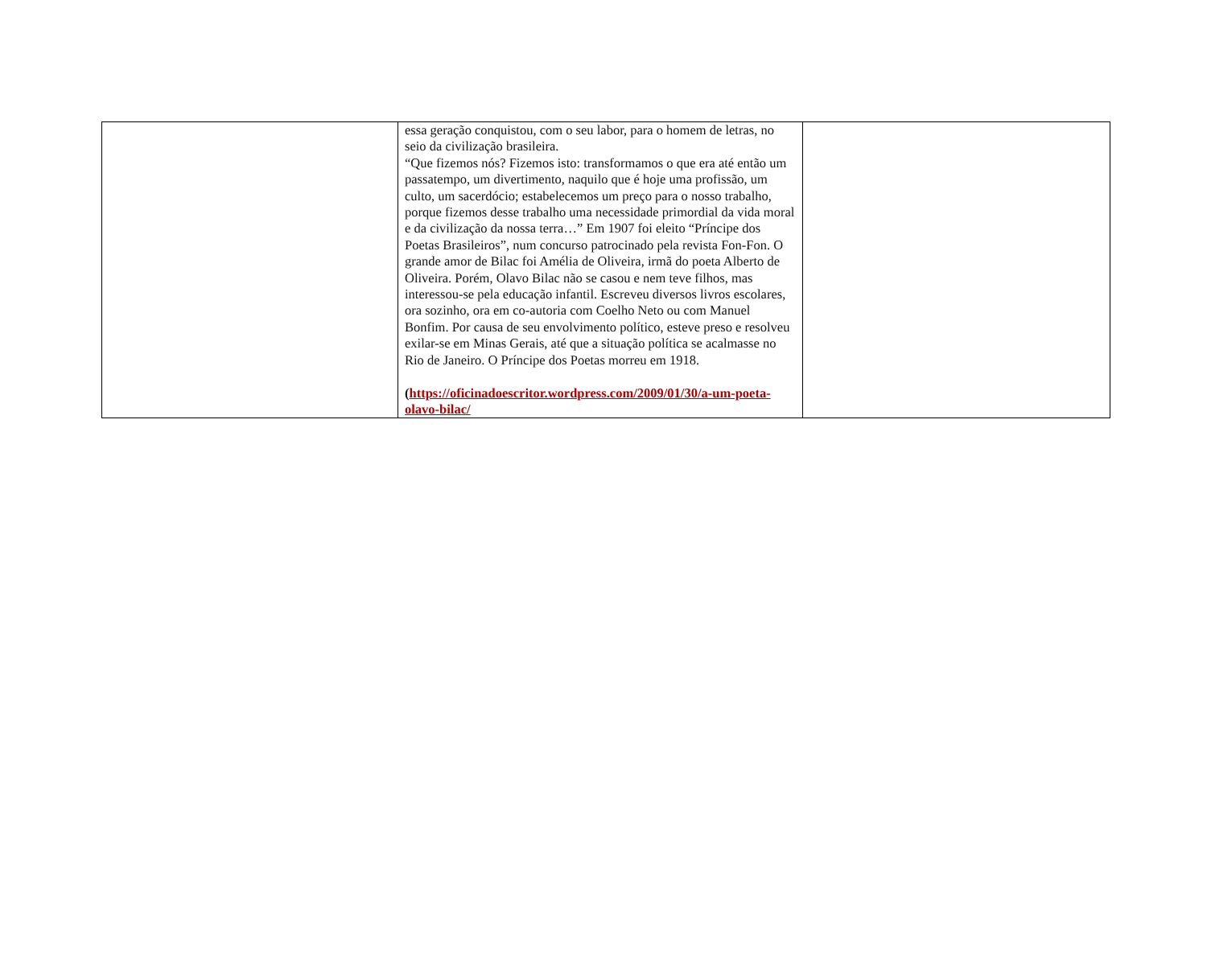| | essa geração conquistou, com o seu labor, para o homem de letras, no seio da civilização brasileira. “Que fizemos nós? Fizemos isto: transformamos o que era até então um passatempo, um divertimento, naquilo que é hoje uma profissão, um culto, um sacerdócio; estabelecemos um preço para o nosso trabalho, porque fizemos desse trabalho uma necessidade primordial da vida moral e da civilização da nossa terra…” Em 1907 foi eleito “Príncipe dos Poetas Brasileiros”, num concurso patrocinado pela revista Fon-Fon. O grande amor de Bilac foi Amélia de Oliveira, irmã do poeta Alberto de Oliveira. Porém, Olavo Bilac não se casou e nem teve filhos, mas interessou-se pela educação infantil. Escreveu diversos livros escolares, ora sozinho, ora em co-autoria com Coelho Neto ou com Manuel Bonfim. Por causa de seu envolvimento político, esteve preso e resolveu exilar-se em Minas Gerais, até que a situação política se acalmasse no Rio de Janeiro. O Príncipe dos Poetas morreu em 1918. ( https://oficinadoescritor.wordpress.com/2009/01/30/a-um-poeta-olavo-bilac/ | |